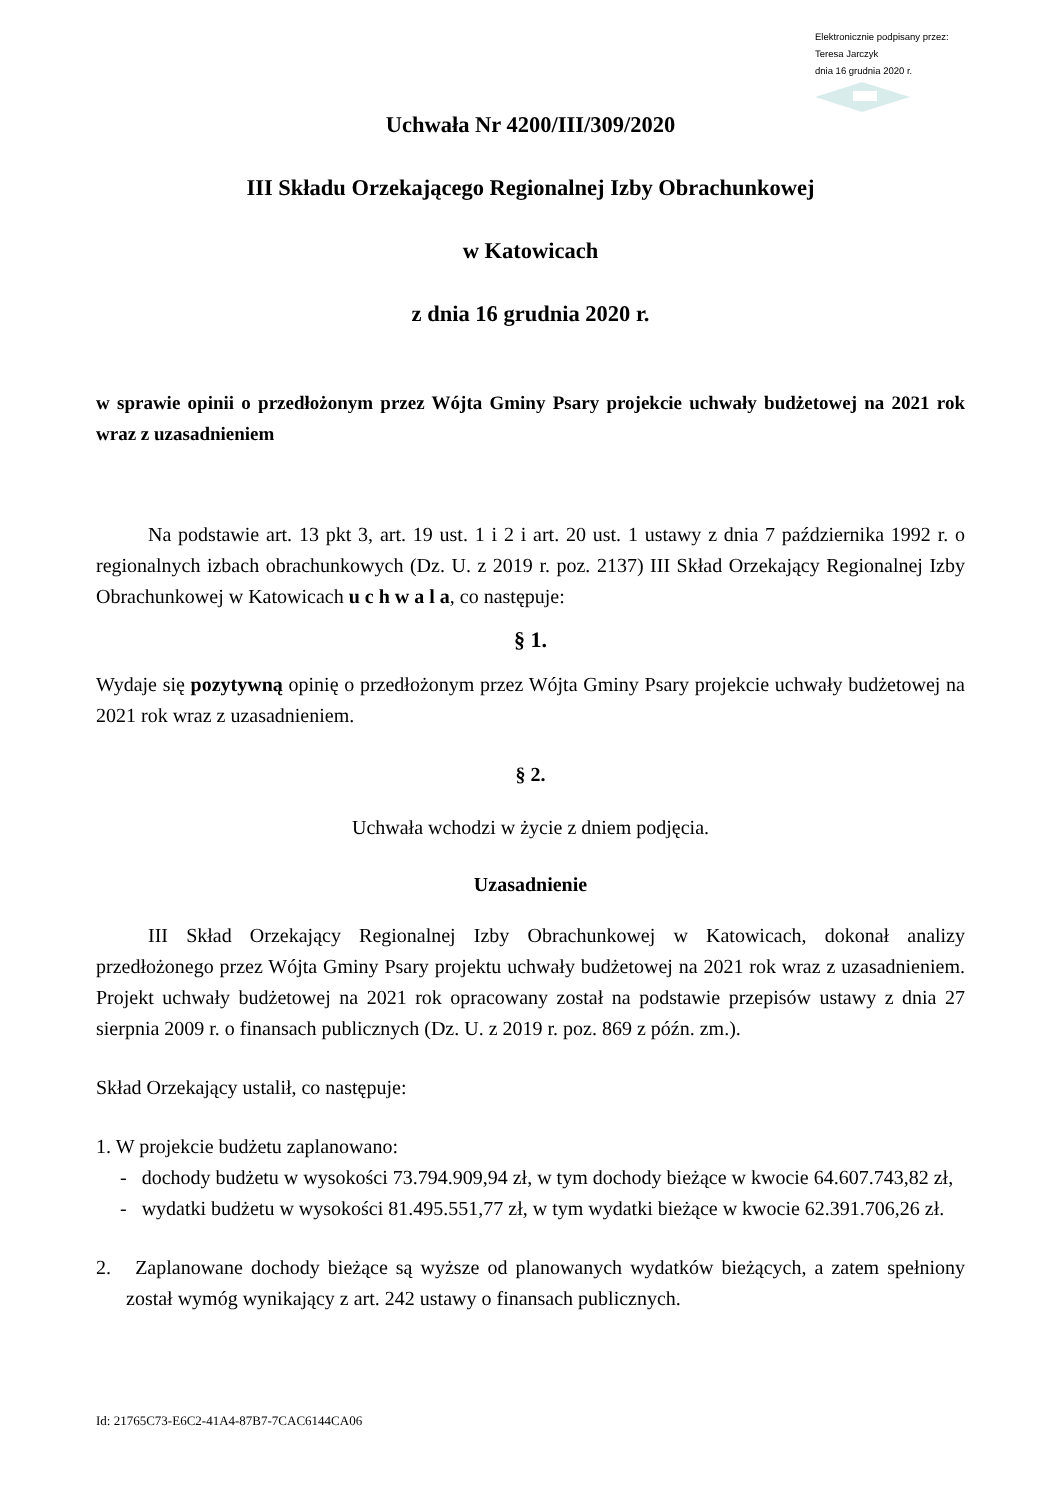Elektronicznie podpisany przez:
Teresa Jarczyk
dnia 16 grudnia 2020 r.
Uchwała Nr 4200/III/309/2020
III Składu Orzekającego Regionalnej Izby Obrachunkowej
w Katowicach
z dnia 16 grudnia 2020 r.
w sprawie opinii o przedłożonym przez Wójta Gminy Psary projekcie uchwały budżetowej na 2021 rok wraz z uzasadnieniem
Na podstawie art. 13 pkt 3, art. 19 ust. 1 i 2 i art. 20 ust. 1 ustawy z dnia 7 października 1992 r. o regionalnych izbach obrachunkowych (Dz. U. z 2019 r. poz. 2137) III Skład Orzekający Regionalnej Izby Obrachunkowej w Katowicach u c h w a l a, co następuje:
§ 1.
Wydaje się pozytywną opinię o przedłożonym przez Wójta Gminy Psary projekcie uchwały budżetowej na 2021 rok wraz z uzasadnieniem.
§ 2.
Uchwała wchodzi w życie z dniem podjęcia.
Uzasadnienie
III Skład Orzekający Regionalnej Izby Obrachunkowej w Katowicach, dokonał analizy przedłożonego przez Wójta Gminy Psary projektu uchwały budżetowej na 2021 rok wraz z uzasadnieniem. Projekt uchwały budżetowej na 2021 rok opracowany został na podstawie przepisów ustawy z dnia 27 sierpnia 2009 r. o finansach publicznych (Dz. U. z 2019 r. poz. 869 z późn. zm.).
Skład Orzekający ustalił, co następuje:
1. W projekcie budżetu zaplanowano:
- dochody budżetu w wysokości 73.794.909,94 zł, w tym dochody bieżące w kwocie 64.607.743,82 zł,
- wydatki budżetu w wysokości 81.495.551,77 zł, w tym wydatki bieżące w kwocie 62.391.706,26 zł.
2. Zaplanowane dochody bieżące są wyższe od planowanych wydatków bieżących, a zatem spełniony został wymóg wynikający z art. 242 ustawy o finansach publicznych.
Id: 21765C73-E6C2-41A4-87B7-7CAC6144CA06